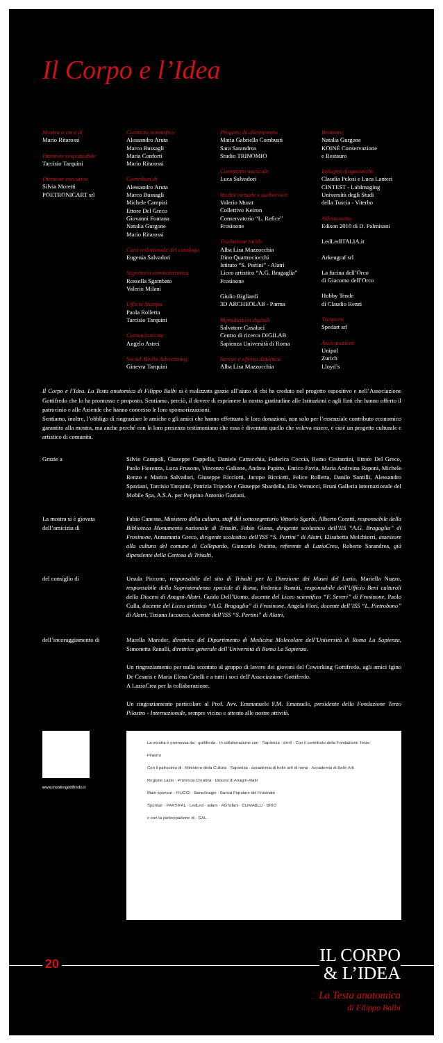Il Corpo e l’Idea
Mostra a cura di
Mario Ritarossi
Direttore responsabile
Tarcisio Tarquini
Direttore esecutivo
Silvia Moretti
POETRONICART srl
Comitato scientifico
Alessandro Aruta
Marco Bussagli
Maria Conforti
Mario Ritarossi
Contributi di
Alessandro Aruta
Marco Bussagli
Michele Campisi
Ettore Del Greco
Giovanni Fontana
Natalia Gurgone
Mario Ritarossi
Cura redazionale del catalogo
Eugenia Salvadori
Segreteria amministrativa
Rossella Sgambato
Valerio Milani
Ufficio Stampa
Paola Rolletta
Tarcisio Tarquini
Comunicazione
Angelo Astrei
Social Media Advertising
Ginevra Tarquini
Progetto di allestimento
Maria Gabriella Combusti
Sara Sarandrea
Studio TRINOMIO
Commento musicale
Luca Salvadori
Realtà virtuale e audiovisivi
Valerio Murat
Collettivo Keiron
Conservatorio “L. Refice”
Frosinone
Traduzione tattile
Alba Lisa Mazzocchia
Dino Quattrociocchi
Istituto “S. Pertini” - Alatri
Liceo artistico “A.G. Bragaglia”
Frosinone
Giulio Bigliardi
3D ARCHEOLAB - Parma
Riproduzioni digitali
Salvatore Casaluci
Centro di ricerca DIGILAB
Sapienza Università di Roma
Servizi e offerta didattica
Alba Lisa Mazzocchia
Restauro
Natalia Gurgone
KOINÈ Conservazione
e Restauro
Indagini diagnostiche
Claudia Pelosi e Luca Lanteri
CINTEST - LabImaging
Università degli Studi
della Tuscia - Viterbo
Allestimento
Edison 2010 di D. Palmisani
LedLedITALIA.it
Arkengraf srl
La fucina dell’Orco
di Giacomo dell’Orco
Hobby Tende
di Claudio Renzi
Trasporti
Spedart srl
Assicurazioni
Unipol
Zurich
Lloyd’s
Il Corpo e l’Idea. La Testa anatomica di Filippo Balbi si è realizzata grazie all’aiuto di chi ha creduto nel progetto espositivo e nell’Associazione Gottifredo che lo ha promosso e proposto. Sentiamo, perciò, il dovere di esprimere la nostra gratitudine alle Istituzioni e agli Enti che hanno offerto il patrocinio e alle Aziende che hanno concesso le loro sponsorizzazioni.
Sentiamo, inoltre, l’obbligo di ringraziare le amiche e gli amici che hanno effettuato le loro donazioni, non solo per l’essenziale contributo economico garantito alla mostra, ma anche perché con la loro presenza testimoniano che essa è diventata quello che voleva essere, e cioè un progetto culturale e artistico di comunità.
Grazie a Silvio Campoli, Giuseppe Cappella, Daniele Catracchia, Federica Coccia, Remo Costantini, Ettore Del Greco, Paolo Fiorenza, Luca Frusone, Vincenzo Galione, Andrea Papitto, Enrico Pavia, Maria Andreina Raponi, Michele Renzo e Marica Salvadori, Giuseppe Ricciotti, Jacopo Ricciotti, Felice Rolletta, Danilo Santilli, Alessandro Spaziani, Tarcisio Tarquini, Patrizia Tripodo e Giuseppe Sbardella, Elio Vernucci, Bruni Galleria internazionale del Mobile Spa, A.S.A. per Peppino Antonio Gaziani.
La mostra si è giovata
dell’amicizia di
Fabio Canessa, Ministero della cultura, staff del sottosegretario Vittorio Sgarbi, Alberto Coratti, responsabile della Biblioteca Monumento nazionale di Trisulti, Fabio Giona, dirigente scolastico dell’IIS “A.G. Bragaglia” di Frosinone, Annamaria Greco, dirigente scolastico dell’ISS “S. Pertini” di Alatri, Elisabetta Melchiorri, assessore alla cultura del comune di Collepardo, Giancarlo Pacitto, referente di LazioCrea, Roberto Sarandrea, già dipendente della Certosa di Trisulti,
del consiglio di Ursula Piccone, responsabile del sito di Trisulti per la Direzione dei Musei del Lazio, Mariella Nuzzo, responsabile della Soprintendenza speciale di Roma, Federica Romiti, responsabile dell’Ufficio Beni culturali della Diocesi di Anagni-Alatri, Guido Dell’Uomo, docente del Liceo scientifico “F. Severi” di Frosinone, Paolo Culla, docente del Liceo artistico “A.G. Bragaglia” di Frosinone, Angela Flori, docente dell’ISS “L. Pietrobono” di Alatri, Tiziana Jacoucci, docente dell’ISS “S. Pertini” di Alatri,
dell’incoraggiamento di Marella Maroder, direttrice del Dipartimento di Medicina Molecolare dell’Università di Roma La Sapienza, Simonetta Ranalli, direttrice generale dell’Università di Roma La Sapienza.
Un ringraziamento per nulla scontato al gruppo di lavoro dei giovani del Coworking Gottifredo, agli amici Igino De Cesaris e Maria Elena Catelli e a tutti i soci dell’Associazione Gottifredo.
A LazioCrea per la collaborazione.
Un ringraziamento particolare al Prof. Avv. Emmanuele F.M. Emanuele, presidente della Fondazione Terzo Pilastro - Internazionale, sempre vicino e attento alle nostre attività.
www.mostregottifredo.it
La mostra è promossa da · gottifredo · In collaborazione con · Sapienza · drrril · Con il contributo della Fondazione Terzo Pilastro
Con il patrocinio di · Ministero della Cultura · Sapienza · accademia di belle arti di roma · Accademia di Belle Arti
Regione Lazio · Provincia Creativa · Diocesi di Anagni-Alatri
Main sponsor · FIUGGI · BancAnagni · Banca Popolare del Frusinate
Sponsor · PARSIFAL · LedLed · adam · AGTofani · CLIMABLU · BRIO
e con la partecipazione di · GAL
20
IL CORPO
& L’IDEA
La Testa anatomica
di Filippo Balbi